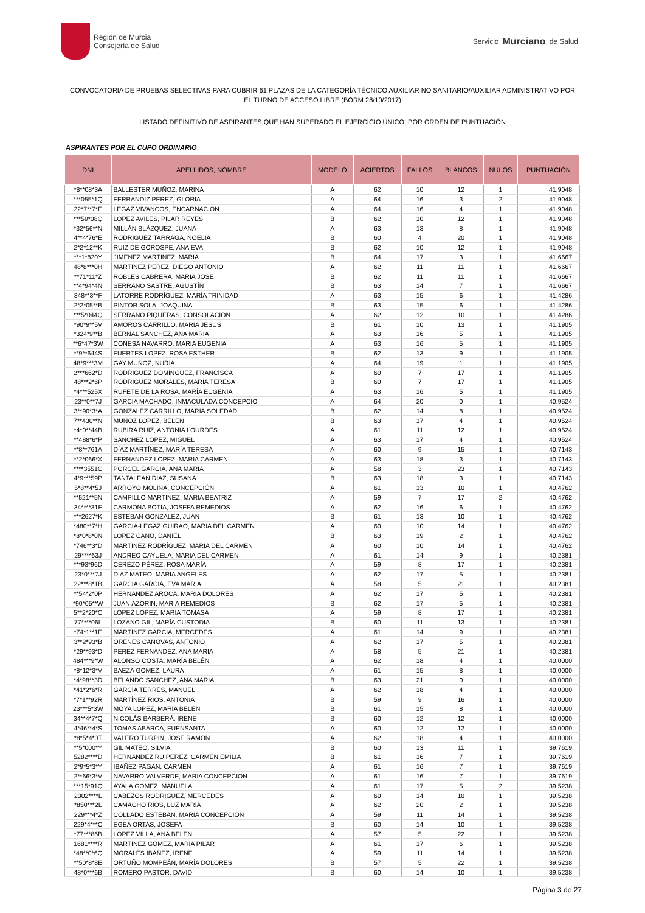Región de Murcia
Consejería de Salud
Servicio Murciano de Salud
CONVOCATORIA DE PRUEBAS SELECTIVAS PARA CUBRIR 61 PLAZAS DE LA CATEGORÍA TÉCNICO AUXILIAR NO SANITARIO/AUXILIAR ADMINISTRATIVO POR EL TURNO DE ACCESO LIBRE (BORM 28/10/2017)
LISTADO DEFINITIVO DE ASPIRANTES QUE HAN SUPERADO EL EJERCICIO ÚNICO, POR ORDEN DE PUNTUACIÓN
ASPIRANTES POR EL CUPO ORDINARIO
| DNI | APELLIDOS, NOMBRE | MODELO | ACIERTOS | FALLOS | BLANCOS | NULOS | PUNTUACIÓN |
| --- | --- | --- | --- | --- | --- | --- | --- |
| *8**08*3A | BALLESTER MUÑOZ, MARINA | A | 62 | 10 | 12 | 1 | 41,9048 |
| ***055*1Q | FERRANDIZ PEREZ, GLORIA | A | 64 | 16 | 3 | 2 | 41,9048 |
| 22*7**7*E | LEGAZ VIVANCOS, ENCARNACION | A | 64 | 16 | 4 | 1 | 41,9048 |
| ***59*08Q | LOPEZ AVILES, PILAR REYES | B | 62 | 10 | 12 | 1 | 41,9048 |
| *32*56**N | MILLÁN BLÁZQUEZ, JUANA | A | 63 | 13 | 8 | 1 | 41,9048 |
| 4**4*76*E | RODRIGUEZ TARRAGA, NOELIA | B | 60 | 4 | 20 | 1 | 41,9048 |
| 2*2*12**K | RUIZ DE GOROSPE, ANA EVA | B | 62 | 10 | 12 | 1 | 41,9048 |
| ***1*820Y | JIMENEZ MARTINEZ, MARIA | B | 64 | 17 | 3 | 1 | 41,6667 |
| 48*8***0H | MARTÍNEZ PÉREZ, DIEGO ANTONIO | A | 62 | 11 | 11 | 1 | 41,6667 |
| **71*11*Z | ROBLES CABRERA, MARIA JOSE | B | 62 | 11 | 11 | 1 | 41,6667 |
| **4*94*4N | SERRANO SASTRE, AGUSTÍN | B | 63 | 14 | 7 | 1 | 41,6667 |
| 348**3**F | LATORRE RODRÍGUEZ, MARÍA TRINIDAD | A | 63 | 15 | 6 | 1 | 41,4286 |
| 2*2*05**B | PINTOR SOLA, JOAQUINA | B | 63 | 15 | 6 | 1 | 41,4286 |
| ***5*044Q | SERRANO PIQUERAS, CONSOLACIÓN | A | 62 | 12 | 10 | 1 | 41,4286 |
| *90*9**5V | AMOROS CARRILLO, MARIA JESUS | B | 61 | 10 | 13 | 1 | 41,1905 |
| *324*9**B | BERNAL SANCHEZ, ANA MARIA | A | 63 | 16 | 5 | 1 | 41,1905 |
| **6*47*3W | CONESA NAVARRO, MARIA EUGENIA | A | 63 | 16 | 5 | 1 | 41,1905 |
| **9**644S | FUERTES LOPEZ, ROSA ESTHER | B | 62 | 13 | 9 | 1 | 41,1905 |
| 48*9***3M | GAY MUÑOZ, NURIA | A | 64 | 19 | 1 | 1 | 41,1905 |
| 2***662*D | RODRIGUEZ DOMINGUEZ, FRANCISCA | A | 60 | 7 | 17 | 1 | 41,1905 |
| 48***2*6P | RODRIGUEZ MORALES, MARIA TERESA | B | 60 | 7 | 17 | 1 | 41,1905 |
| *4***525X | RUFETE DE LA ROSA, MARÍA EUGENIA | A | 63 | 16 | 5 | 1 | 41,1905 |
| 23**0**7J | GARCIA MACHADO, INMACULADA CONCEPCIO | A | 64 | 20 | 0 | 1 | 40,9524 |
| 3**90*3*A | GONZALEZ CARRILLO, MARIA SOLEDAD | B | 62 | 14 | 8 | 1 | 40,9524 |
| 7**430**N | MUÑOZ LOPEZ, BELEN | B | 63 | 17 | 4 | 1 | 40,9524 |
| *4*0**44B | RUBIRA RUIZ, ANTONIA LOURDES | A | 61 | 11 | 12 | 1 | 40,9524 |
| **488*6*P | SANCHEZ LOPEZ, MIGUEL | A | 63 | 17 | 4 | 1 | 40,9524 |
| **8**761A | DÍAZ MARTÍNEZ, MARÍA TERESA | A | 60 | 9 | 15 | 1 | 40,7143 |
| **2*066*X | FERNANDEZ LOPEZ, MARIA CARMEN | A | 63 | 18 | 3 | 1 | 40,7143 |
| ****3551C | PORCEL GARCIA, ANA MARIA | A | 58 | 3 | 23 | 1 | 40,7143 |
| 4*9***59P | TANTALEAN DIAZ, SUSANA | B | 63 | 18 | 3 | 1 | 40,7143 |
| 5*8**4*5J | ARROYO MOLINA, CONCEPCIÓN | A | 61 | 13 | 10 | 1 | 40,4762 |
| **521**5N | CAMPILLO MARTINEZ, MARIA BEATRIZ | A | 59 | 7 | 17 | 2 | 40,4762 |
| 34****31F | CARMONA BOTIA, JOSEFA REMEDIOS | A | 62 | 16 | 6 | 1 | 40,4762 |
| ***2627*K | ESTEBAN GONZALEZ, JUAN | B | 61 | 13 | 10 | 1 | 40,4762 |
| *480**7*H | GARCIA-LEGAZ GUIRAO, MARIA DEL CARMEN | A | 60 | 10 | 14 | 1 | 40,4762 |
| *8*0*8*0N | LOPEZ CANO, DANIEL | B | 63 | 19 | 2 | 1 | 40,4762 |
| *746**3*D | MARTINEZ RODRÍGUEZ, MARIA DEL CARMEN | A | 60 | 10 | 14 | 1 | 40,4762 |
| 29****63J | ANDREO CAYUELA, MARIA DEL CARMEN | A | 61 | 14 | 9 | 1 | 40,2381 |
| ***93*96D | CEREZO PÉREZ, ROSA MARÍA | A | 59 | 8 | 17 | 1 | 40,2381 |
| 23*0***7J | DIAZ MATEO, MARIA ANGELES | A | 62 | 17 | 5 | 1 | 40,2381 |
| 22***8*1B | GARCIA GARCIA, EVA MARIA | A | 58 | 5 | 21 | 1 | 40,2381 |
| **54*2*0P | HERNANDEZ AROCA, MARIA DOLORES | A | 62 | 17 | 5 | 1 | 40,2381 |
| *90*05**W | JUAN AZORIN, MARIA REMEDIOS | B | 62 | 17 | 5 | 1 | 40,2381 |
| 5**2*20*C | LOPEZ LOPEZ, MARIA TOMASA | A | 59 | 8 | 17 | 1 | 40,2381 |
| 77****06L | LOZANO GIL, MARÍA CUSTODIA | B | 60 | 11 | 13 | 1 | 40,2381 |
| *74*1**1E | MARTÍNEZ GARCÍA, MERCEDES | A | 61 | 14 | 9 | 1 | 40,2381 |
| 3**2*93*B | ORENES CANOVAS, ANTONIO | A | 62 | 17 | 5 | 1 | 40,2381 |
| *29**93*D | PEREZ FERNANDEZ, ANA MARIA | A | 58 | 5 | 21 | 1 | 40,2381 |
| 484***9*W | ALONSO COSTA, MARÍA BELÉN | A | 62 | 18 | 4 | 1 | 40,0000 |
| *8*12*3*V | BAEZA GOMEZ, LAURA | A | 61 | 15 | 8 | 1 | 40,0000 |
| *4*98**3D | BELANDO SANCHEZ, ANA MARIA | B | 63 | 21 | 0 | 1 | 40,0000 |
| *41*2*6*R | GARCÍA TERRÉS, MANUEL | A | 62 | 18 | 4 | 1 | 40,0000 |
| *7*1**92R | MARTÍNEZ RIOS, ANTONIA | B | 59 | 9 | 16 | 1 | 40,0000 |
| 23***5*3W | MOYA LOPEZ, MARIA BELEN | B | 61 | 15 | 8 | 1 | 40,0000 |
| 34**4*7*Q | NICOLÁS BARBERÁ, IRENE | B | 60 | 12 | 12 | 1 | 40,0000 |
| 4*46**4*S | TOMAS ABARCA, FUENSANTA | A | 60 | 12 | 12 | 1 | 40,0000 |
| *8*5*4*0T | VALERO TURPIN, JOSE RAMON | A | 62 | 18 | 4 | 1 | 40,0000 |
| **5*000*Y | GIL MATEO, SILVIA | B | 60 | 13 | 11 | 1 | 39,7619 |
| 5282****D | HERNANDEZ RUIPEREZ, CARMEN EMILIA | B | 61 | 16 | 7 | 1 | 39,7619 |
| 2*9*5*3*Y | IBAÑEZ PAGAN, CARMEN | A | 61 | 16 | 7 | 1 | 39,7619 |
| 2**66*3*V | NAVARRO VALVERDE, MARIA CONCEPCION | A | 61 | 16 | 7 | 1 | 39,7619 |
| ***15*91Q | AYALA GOMEZ, MANUELA | A | 61 | 17 | 5 | 2 | 39,5238 |
| 2302****L | CABEZOS RODRIGUEZ, MERCEDES | A | 60 | 14 | 10 | 1 | 39,5238 |
| *850***2L | CAMACHO RÍOS, LUZ MARÍA | A | 62 | 20 | 2 | 1 | 39,5238 |
| 229***4*Z | COLLADO ESTEBAN, MARIA CONCEPCION | A | 59 | 11 | 14 | 1 | 39,5238 |
| 229*4***C | EGEA ORTAS, JOSEFA | B | 60 | 14 | 10 | 1 | 39,5238 |
| *77***86B | LOPEZ VILLA, ANA BELEN | A | 57 | 5 | 22 | 1 | 39,5238 |
| 1681****R | MARTINEZ GOMEZ, MARIA PILAR | A | 61 | 17 | 6 | 1 | 39,5238 |
| *48**0*6Q | MORALES IBÁÑEZ, IRENE | A | 59 | 11 | 14 | 1 | 39,5238 |
| **50*8*8E | ORTUÑO MOMPEÁN, MARÍA DOLORES | B | 57 | 5 | 22 | 1 | 39,5238 |
| 48*0***6B | ROMERO PASTOR, DAVID | B | 60 | 14 | 10 | 1 | 39,5238 |
Página 3 de 27